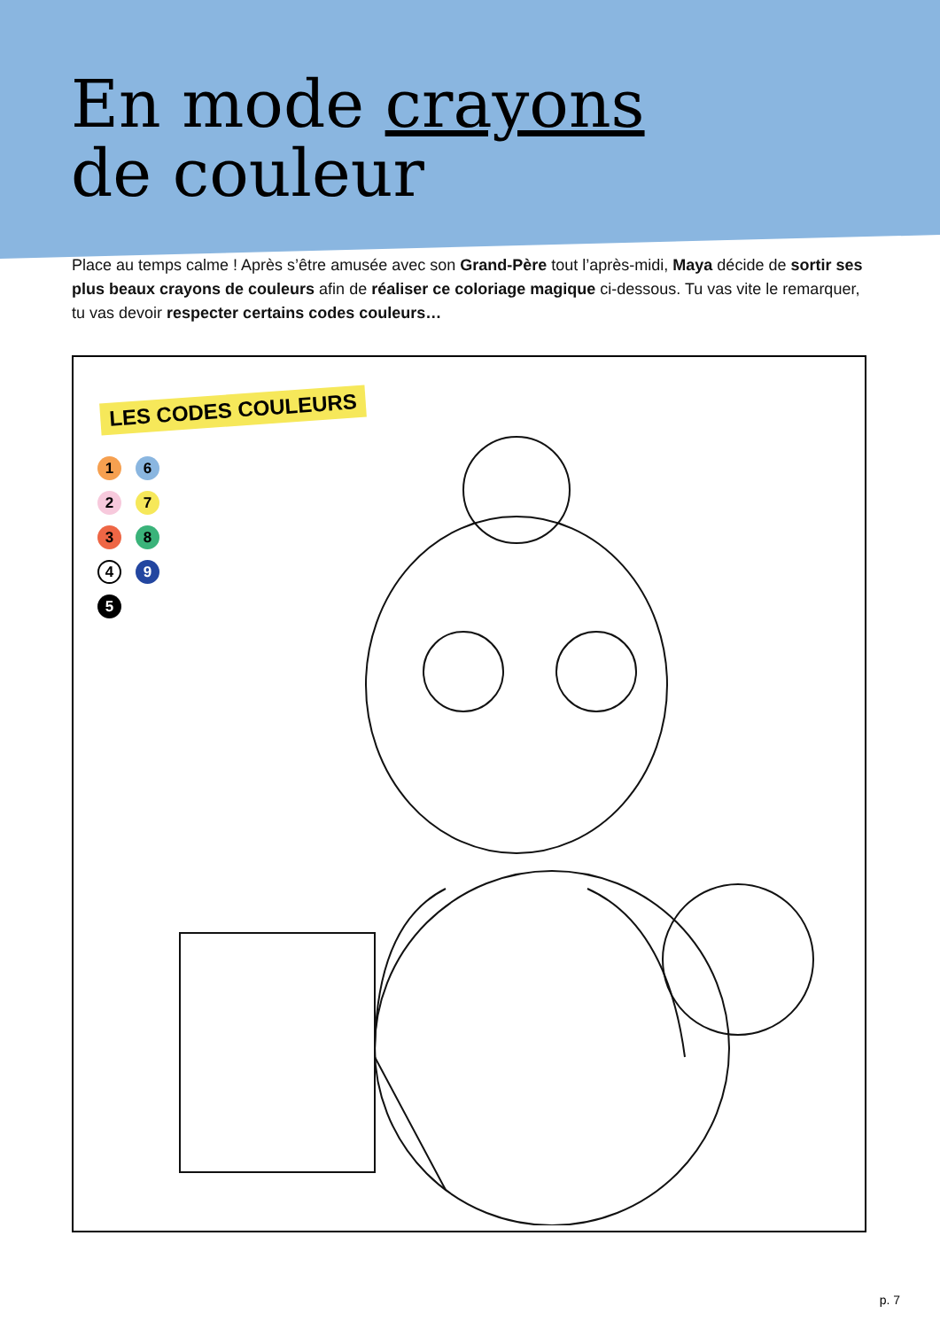En mode crayons
de couleur
Place au temps calme ! Après s’être amusée avec son Grand-Père tout l’après-midi, Maya décide de sortir ses plus beaux crayons de couleurs afin de réaliser ce coloriage magique ci-dessous. Tu vas vite le remarquer, tu vas devoir respecter certains codes couleurs…
LES CODES COULEURS
1
6
2
7
3
8
4
9
5
p. 7